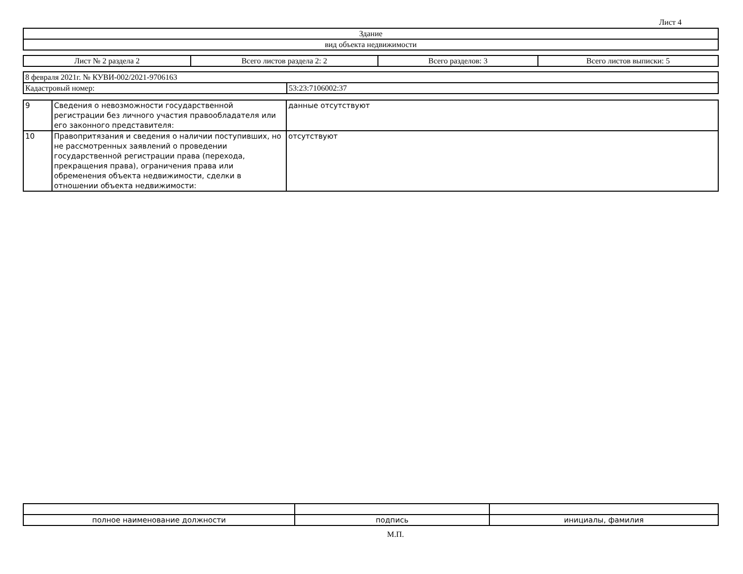Лист 4
| Здание |
| вид объекта недвижимости |
| Лист № 2 раздела 2 | Всего листов раздела 2: 2 | Всего разделов: 3 | Всего листов выписки: 5 |
| 8 февраля 2021г. № КУВИ-002/2021-9706163 | |
| Кадастровый номер: | 53:23:7106002:37 |
| 9 | Сведения о невозможности государственной регистрации без личного участия правообладателя или его законного представителя: | данные отсутствуют |
| 10 | Правопритязания и сведения о наличии поступивших, но не рассмотренных заявлений о проведении государственной регистрации права (перехода, прекращения права), ограничения права или обременения объекта недвижимости, сделки в отношении объекта недвижимости: | отсутствуют |
| полное наименование должности | подпись | инициалы, фамилия |
М.П.